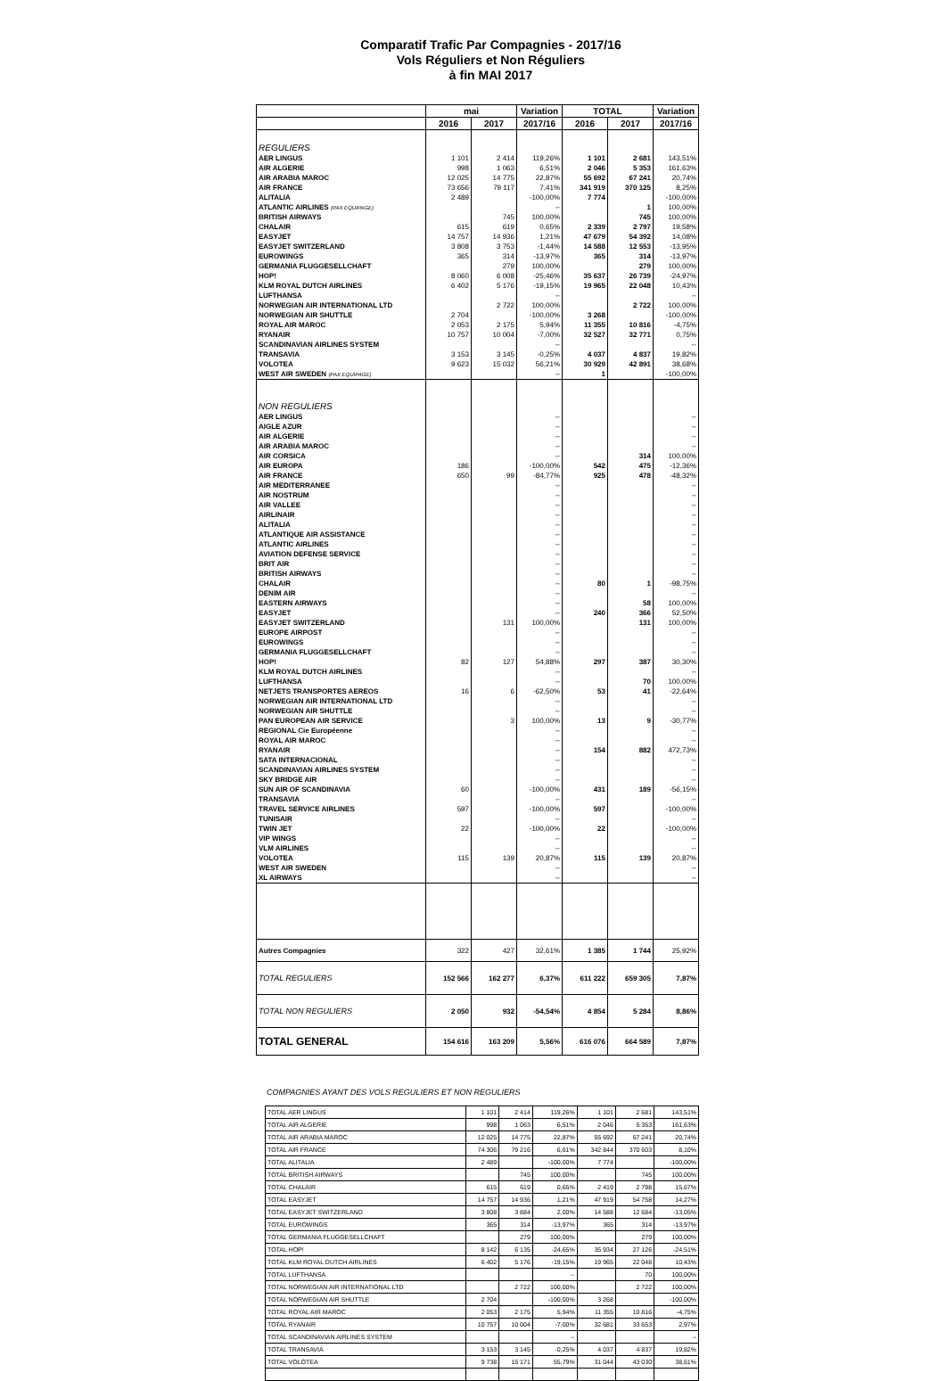Comparatif Trafic Par Compagnies - 2017/16
Vols Réguliers et Non Réguliers
à fin MAI 2017
| | mai | | Variation | TOTAL | | Variation |
| --- | --- | --- | --- | --- | --- | --- |
| | 2016 | 2017 | 2017/16 | 2016 | 2017 | 2017/16 |
| REGULIERS | | | | | | |
| AER LINGUS | 1 101 | 2 414 | 119,26% | 1 101 | 2 681 | 143,51% |
| AIR ALGERIE | 998 | 1 063 | 6,51% | 2 046 | 5 353 | 161,63% |
| AIR ARABIA MAROC | 12 025 | 14 775 | 22,87% | 55 692 | 67 241 | 20,74% |
| AIR FRANCE | 73 656 | 79 117 | 7,41% | 341 919 | 370 125 | 8,25% |
| ALITALIA | 2 489 | | -100,00% | 7 774 | | -100,00% |
| ATLANTIC AIRLINES (PAX EQUIPAGE) | | | -- | | 1 | 100,00% |
| BRITISH AIRWAYS | | 745 | 100,00% | | 745 | 100,00% |
| CHALAIR | 615 | 619 | 0,65% | 2 339 | 2 797 | 19,58% |
| EASYJET | 14 757 | 14 936 | 1,21% | 47 679 | 54 392 | 14,08% |
| EASYJET SWITZERLAND | 3 808 | 3 753 | -1,44% | 14 588 | 12 553 | -13,95% |
| EUROWINGS | 365 | 314 | -13,97% | 365 | 314 | -13,97% |
| GERMANIA FLUGGESELLCHAFT | | 279 | 100,00% | | 279 | 100,00% |
| HOP! | 8 060 | 6 008 | -25,46% | 35 637 | 26 739 | -24,97% |
| KLM ROYAL DUTCH AIRLINES | 6 402 | 5 176 | -19,15% | 19 965 | 22 048 | 10,43% |
| LUFTHANSA | | | -- | | | -- |
| NORWEGIAN AIR INTERNATIONAL LTD | | 2 722 | 100,00% | | 2 722 | 100,00% |
| NORWEGIAN AIR SHUTTLE | 2 704 | | -100,00% | 3 268 | | -100,00% |
| ROYAL AIR MAROC | 2 053 | 2 175 | 5,94% | 11 355 | 10 816 | -4,75% |
| RYANAIR | 10 757 | 10 004 | -7,00% | 32 527 | 32 771 | 0,75% |
| SCANDINAVIAN AIRLINES SYSTEM | | | -- | | | -- |
| TRANSAVIA | 3 153 | 3 145 | -0,25% | 4 037 | 4 837 | 19,82% |
| VOLOTEA | 9 623 | 15 032 | 56,21% | 30 929 | 42 891 | 38,68% |
| WEST AIR SWEDEN (PAX EQUIPAGE) | | | -- | 1 | | -100,00% |
| NON REGULIERS | | | | | | |
| AER LINGUS | | | -- | | | -- |
| AIGLE AZUR | | | -- | | | -- |
| AIR ALGERIE | | | -- | | | -- |
| AIR ARABIA MAROC | | | -- | | | -- |
| AIR CORSICA | | | -- | | 314 | 100,00% |
| AIR EUROPA | 186 | | -100,00% | 542 | 475 | -12,36% |
| AIR FRANCE | 650 | 99 | -84,77% | 925 | 478 | -48,32% |
| AIR MEDITERRANEE | | | -- | | | -- |
| AIR NOSTRUM | | | -- | | | -- |
| AIR VALLEE | | | -- | | | -- |
| AIRLINAIR | | | -- | | | -- |
| ALITALIA | | | -- | | | -- |
| ATLANTIQUE AIR ASSISTANCE | | | -- | | | -- |
| ATLANTIC AIRLINES | | | -- | | | -- |
| AVIATION DEFENSE SERVICE | | | -- | | | -- |
| BRIT AIR | | | -- | | | -- |
| BRITISH AIRWAYS | | | -- | | | -- |
| CHALAIR | | | -- | 80 | 1 | -98,75% |
| DENIM AIR | | | -- | | | -- |
| EASTERN AIRWAYS | | | -- | | 58 | 100,00% |
| EASYJET | | | -- | 240 | 366 | 52,50% |
| EASYJET SWITZERLAND | | 131 | 100,00% | | 131 | 100,00% |
| EUROPE AIRPOST | | | -- | | | -- |
| EUROWINGS | | | -- | | | -- |
| GERMANIA FLUGGESELLCHAFT | | | -- | | | -- |
| HOP! | 82 | 127 | 54,88% | 297 | 387 | 30,30% |
| KLM ROYAL DUTCH AIRLINES | | | -- | | | -- |
| LUFTHANSA | | | -- | | 70 | 100,00% |
| NETJETS TRANSPORTES AEREOS | 16 | 6 | -62,50% | 53 | 41 | -22,64% |
| NORWEGIAN AIR INTERNATIONAL LTD | | | -- | | | -- |
| NORWEGIAN AIR SHUTTLE | | | -- | | | -- |
| PAN EUROPEAN AIR SERVICE | | 3 | 100,00% | 13 | 9 | -30,77% |
| REGIONAL Cie Européenne | | | -- | | | -- |
| ROYAL AIR MAROC | | | -- | | | -- |
| RYANAIR | | | -- | 154 | 882 | 472,73% |
| SATA INTERNACIONAL | | | -- | | | -- |
| SCANDINAVIAN AIRLINES SYSTEM | | | -- | | | -- |
| SKY BRIDGE AIR | | | -- | | | -- |
| SUN AIR OF SCANDINAVIA | 60 | | -100,00% | 431 | 189 | -56,15% |
| TRANSAVIA | | | -- | | | -- |
| TRAVEL SERVICE AIRLINES | 597 | | -100,00% | 597 | | -100,00% |
| TUNISAIR | | | -- | | | -- |
| TWIN JET | 22 | | -100,00% | 22 | | -100,00% |
| VIP WINGS | | | -- | | | -- |
| VLM AIRLINES | | | -- | | | -- |
| VOLOTEA | 115 | 139 | 20,87% | 115 | 139 | 20,87% |
| WEST AIR SWEDEN | | | -- | | | -- |
| XL AIRWAYS | | | -- | | | -- |
| Autres Compagnies | 322 | 427 | 32,61% | 1 385 | 1 744 | 25,92% |
| TOTAL REGULIERS | 152 566 | 162 277 | 6,37% | 611 222 | 659 305 | 7,87% |
| TOTAL NON REGULIERS | 2 050 | 932 | -54,54% | 4 854 | 5 284 | 8,86% |
| TOTAL GENERAL | 154 616 | 163 209 | 5,56% | 616 076 | 664 589 | 7,87% |
COMPAGNIES AYANT DES VOLS REGULIERS ET NON REGULIERS
| TOTAL AER LINGUS | 1 101 | 2 414 | 119,26% | 1 101 | 2 681 | 143,51% |
| TOTAL AIR ALGERIE | 998 | 1 063 | 6,51% | 2 046 | 5 353 | 161,63% |
| TOTAL AIR ARABIA MAROC | 12 025 | 14 775 | 22,87% | 55 692 | 67 241 | 20,74% |
| TOTAL AIR FRANCE | 74 306 | 79 216 | 6,61% | 342 844 | 370 603 | 8,10% |
| TOTAL ALITALIA | 2 489 | | -100,00% | 7 774 | | -100,00% |
| TOTAL BRITISH AIRWAYS | | 745 | 100,00% | | 745 | 100,00% |
| TOTAL CHALAIR | 615 | 619 | 0,65% | 2 419 | 2 798 | 15,67% |
| TOTAL EASYJET | 14 757 | 14 936 | 1,21% | 47 919 | 54 758 | 14,27% |
| TOTAL EASYJET SWITZERLAND | 3 808 | 3 884 | 2,00% | 14 588 | 12 684 | -13,05% |
| TOTAL EUROWINGS | 365 | 314 | -13,97% | 365 | 314 | -13,97% |
| TOTAL GERMANIA FLUGGESELLCHAFT | | 279 | 100,00% | | 279 | 100,00% |
| TOTAL HOP! | 8 142 | 6 135 | -24,65% | 35 934 | 27 126 | -24,51% |
| TOTAL KLM ROYAL DUTCH AIRLINES | 6 402 | 5 176 | -19,15% | 19 965 | 22 048 | 10,43% |
| TOTAL LUFTHANSA | | | -- | | 70 | 100,00% |
| TOTAL NORWEGIAN AIR INTERNATIONAL LTD | | 2 722 | 100,00% | | 2 722 | 100,00% |
| TOTAL NORWEGIAN AIR SHUTTLE | 2 704 | | -100,00% | 3 268 | | -100,00% |
| TOTAL ROYAL AIR MAROC | 2 053 | 2 175 | 5,94% | 11 355 | 10 816 | -4,75% |
| TOTAL RYANAIR | 10 757 | 10 004 | -7,00% | 32 681 | 33 653 | 2,97% |
| TOTAL SCANDINAVIAN AIRLINES SYSTEM | | | -- | | | -- |
| TOTAL TRANSAVIA | 3 153 | 3 145 | -0,25% | 4 037 | 4 837 | 19,82% |
| TOTAL VOLOTEA | 9 738 | 15 171 | 55,79% | 31 044 | 43 030 | 38,61% |